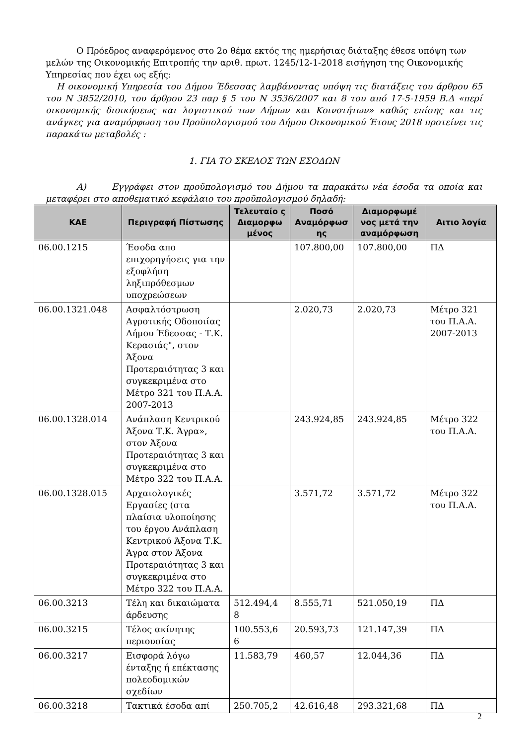Ο Πρόεδρος αναφερόμενος στο 2ο θέμα εκτός της ημερήσιας διάταξης έθεσε υπόψη των μελών της Οικονομικής Επιτροπής την αριθ. πρωτ. 1245/12-1-2018 εισήγηση της Οικονομικής Υπηρεσίας που έχει ως εξής:
Η οικονομική Υπηρεσία του Δήμου Έδεσσας λαμβάνοντας υπόψη τις διατάξεις του άρθρου 65 του Ν 3852/2010, του άρθρου 23 παρ § 5 του Ν 3536/2007 και 8 του από 17-5-1959 Β.Δ «περί οικονομικής διοικήσεως και λογιστικού των Δήμων και Κοινοτήτων» καθώς επίσης και τις ανάγκες για αναμόρφωση του Προϋπολογισμού του Δήμου Οικονομικού Έτους 2018 προτείνει τις παρακάτω μεταβολές :
1. ΓΙΑ ΤΟ ΣΚΕΛΟΣ ΤΩΝ ΕΣΟΔΩΝ
Α) Εγγράφει στον προϋπολογισμό του Δήμου τα παρακάτω νέα έσοδα τα οποία και μεταφέρει στο αποθεματικό κεφάλαιο του προϋπολογισμού δηλαδή:
| ΚΑΕ | Περιγραφή Πίστωσης | Τελευταίο ς Διαμορφω μένος | Ποσό Αναμόρφωσ ης | Διαμορφωμέ νος μετά την αναμόρφωση | Αιτιο λογία |
| --- | --- | --- | --- | --- | --- |
| 06.00.1215 | Έσοδα απο επιχορηγήσεις για την εξοφλήση ληξιπρόθεσμων υποχρεώσεων | | 107.800,00 | 107.800,00 | ΠΔ |
| 06.00.1321.048 | Ασφαλτόστρωση Αγροτικής Οδοποιίας Δήμου Έδεσσας - Τ.Κ. Κερασιάς", στον Άξονα Προτεραιότητας 3 και συγκεκριμένα στο Μέτρο 321 του Π.Α.Α. 2007-2013 | | 2.020,73 | 2.020,73 | Μέτρο 321 του Π.Α.Α. 2007-2013 |
| 06.00.1328.014 | Ανάπλαση Κεντρικού Άξονα Τ.Κ. Άγρα», στον Άξονα Προτεραιότητας 3 και συγκεκριμένα στο Μέτρο 322 του Π.Α.Α. | | 243.924,85 | 243.924,85 | Μέτρο 322 του Π.Α.Α. |
| 06.00.1328.015 | Αρχαιολογικές Εργασίες (στα πλαίσια υλοποίησης του έργου Ανάπλαση Κεντρικού Άξονα Τ.Κ. Άγρα στον Άξονα Προτεραιότητας 3 και συγκεκριμένα στο Μέτρο 322 του Π.Α.Α. | | 3.571,72 | 3.571,72 | Μέτρο 322 του Π.Α.Α. |
| 06.00.3213 | Τέλη και δικαιώματα άρδευσης | 512.494,4 8 | 8.555,71 | 521.050,19 | ΠΔ |
| 06.00.3215 | Τέλος ακίνητης περιουσίας | 100.553,6 6 | 20.593,73 | 121.147,39 | ΠΔ |
| 06.00.3217 | Εισφορά λόγω ένταξης ή επέκτασης πολεοδομικών σχεδίων | 11.583,79 | 460,57 | 12.044,36 | ΠΔ |
| 06.00.3218 | Τακτικά έσοδα απί | 250.705,2 | 42.616,48 | 293.321,68 | ΠΔ |
2